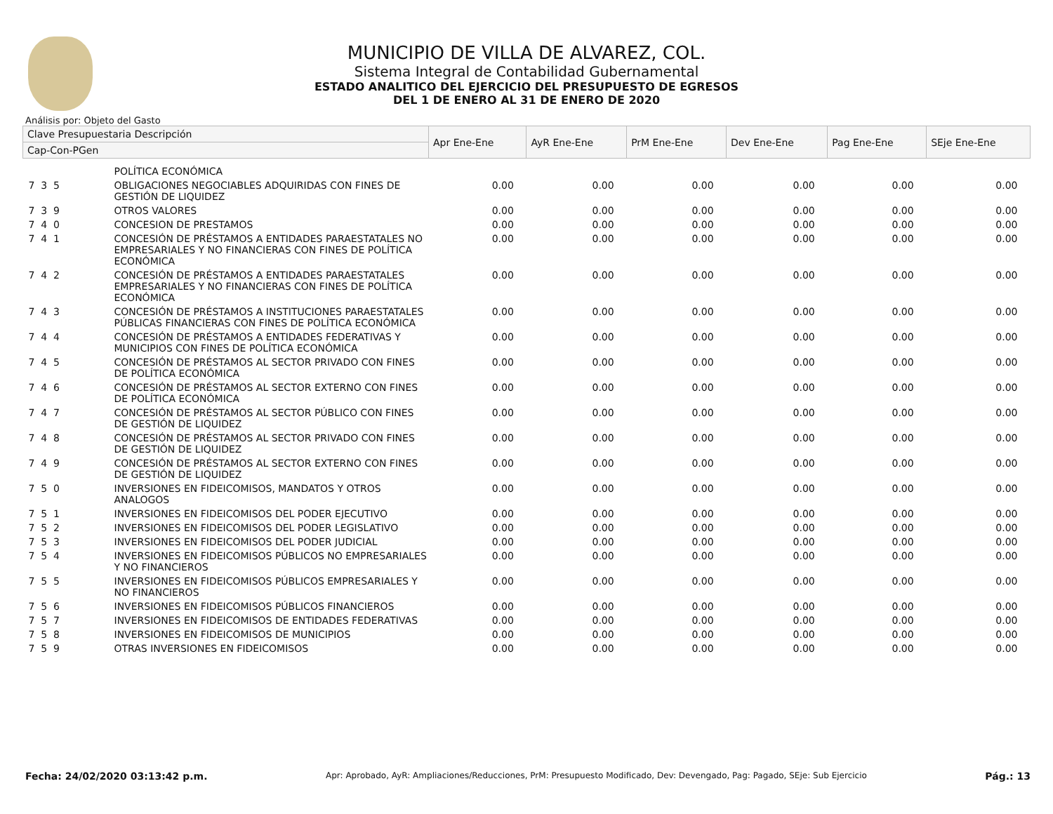MUNICIPIO DE VILLA DE ALVAREZ, COL.
Sistema Integral de Contabilidad Gubernamental
ESTADO ANALITICO DEL EJERCICIO DEL PRESUPUESTO DE EGRESOS
DEL 1 DE ENERO AL 31 DE ENERO DE 2020
Análisis por: Objeto del Gasto
| Clave Presupuestaria Descripción | | Apr Ene-Ene | AyR Ene-Ene | PrM Ene-Ene | Dev Ene-Ene | Pag Ene-Ene | SEje Ene-Ene |
| --- | --- | --- | --- | --- | --- | --- | --- |
| Cap-Con-PGen | | | | | | | |
| | POLÍTICA ECONÓMICA | | | | | | |
| 7 3 5 | OBLIGACIONES NEGOCIABLES ADQUIRIDAS CON FINES DE GESTIÓN DE LIQUIDEZ | 0.00 | 0.00 | 0.00 | 0.00 | 0.00 | 0.00 |
| 7 3 9 | OTROS VALORES | 0.00 | 0.00 | 0.00 | 0.00 | 0.00 | 0.00 |
| 7 4 0 | CONCESION DE PRESTAMOS | 0.00 | 0.00 | 0.00 | 0.00 | 0.00 | 0.00 |
| 7 4 1 | CONCESIÓN DE PRÉSTAMOS A ENTIDADES PARAESTATALES NO EMPRESARIALES Y NO FINANCIERAS CON FINES DE POLÍTICA ECONÓMICA | 0.00 | 0.00 | 0.00 | 0.00 | 0.00 | 0.00 |
| 7 4 2 | CONCESIÓN DE PRÉSTAMOS A ENTIDADES PARAESTATALES EMPRESARIALES Y NO FINANCIERAS CON FINES DE POLÍTICA ECONÓMICA | 0.00 | 0.00 | 0.00 | 0.00 | 0.00 | 0.00 |
| 7 4 3 | CONCESIÓN DE PRÉSTAMOS A INSTITUCIONES PARAESTATALES PÚBLICAS FINANCIERAS CON FINES DE POLÍTICA ECONÓMICA | 0.00 | 0.00 | 0.00 | 0.00 | 0.00 | 0.00 |
| 7 4 4 | CONCESIÓN DE PRÉSTAMOS A ENTIDADES FEDERATIVAS Y MUNICIPIOS CON FINES DE POLÍTICA ECONÓMICA | 0.00 | 0.00 | 0.00 | 0.00 | 0.00 | 0.00 |
| 7 4 5 | CONCESIÓN DE PRÉSTAMOS AL SECTOR PRIVADO CON FINES DE POLÍTICA ECONÓMICA | 0.00 | 0.00 | 0.00 | 0.00 | 0.00 | 0.00 |
| 7 4 6 | CONCESIÓN DE PRÉSTAMOS AL SECTOR EXTERNO CON FINES DE POLÍTICA ECONÓMICA | 0.00 | 0.00 | 0.00 | 0.00 | 0.00 | 0.00 |
| 7 4 7 | CONCESIÓN DE PRÉSTAMOS AL SECTOR PÚBLICO CON FINES DE GESTIÓN DE LIQUIDEZ | 0.00 | 0.00 | 0.00 | 0.00 | 0.00 | 0.00 |
| 7 4 8 | CONCESIÓN DE PRÉSTAMOS AL SECTOR PRIVADO CON FINES DE GESTIÓN DE LIQUIDEZ | 0.00 | 0.00 | 0.00 | 0.00 | 0.00 | 0.00 |
| 7 4 9 | CONCESIÓN DE PRÉSTAMOS AL SECTOR EXTERNO CON FINES DE GESTIÓN DE LIQUIDEZ | 0.00 | 0.00 | 0.00 | 0.00 | 0.00 | 0.00 |
| 7 5 0 | INVERSIONES EN FIDEICOMISOS, MANDATOS Y OTROS ANALOGOS | 0.00 | 0.00 | 0.00 | 0.00 | 0.00 | 0.00 |
| 7 5 1 | INVERSIONES EN FIDEICOMISOS DEL PODER EJECUTIVO | 0.00 | 0.00 | 0.00 | 0.00 | 0.00 | 0.00 |
| 7 5 2 | INVERSIONES EN FIDEICOMISOS DEL PODER LEGISLATIVO | 0.00 | 0.00 | 0.00 | 0.00 | 0.00 | 0.00 |
| 7 5 3 | INVERSIONES EN FIDEICOMISOS DEL PODER JUDICIAL | 0.00 | 0.00 | 0.00 | 0.00 | 0.00 | 0.00 |
| 7 5 4 | INVERSIONES EN FIDEICOMISOS PÚBLICOS NO EMPRESARIALES Y NO FINANCIEROS | 0.00 | 0.00 | 0.00 | 0.00 | 0.00 | 0.00 |
| 7 5 5 | INVERSIONES EN FIDEICOMISOS PÚBLICOS EMPRESARIALES Y NO FINANCIEROS | 0.00 | 0.00 | 0.00 | 0.00 | 0.00 | 0.00 |
| 7 5 6 | INVERSIONES EN FIDEICOMISOS PÚBLICOS FINANCIEROS | 0.00 | 0.00 | 0.00 | 0.00 | 0.00 | 0.00 |
| 7 5 7 | INVERSIONES EN FIDEICOMISOS DE ENTIDADES FEDERATIVAS | 0.00 | 0.00 | 0.00 | 0.00 | 0.00 | 0.00 |
| 7 5 8 | INVERSIONES EN FIDEICOMISOS DE MUNICIPIOS | 0.00 | 0.00 | 0.00 | 0.00 | 0.00 | 0.00 |
| 7 5 9 | OTRAS INVERSIONES EN FIDEICOMISOS | 0.00 | 0.00 | 0.00 | 0.00 | 0.00 | 0.00 |
Fecha: 24/02/2020 03:13:42 p.m. Apr: Aprobado, AyR: Ampliaciones/Reducciones, PrM: Presupuesto Modificado, Dev: Devengado, Pag: Pagado, SEje: Sub Ejercicio Pág.: 13